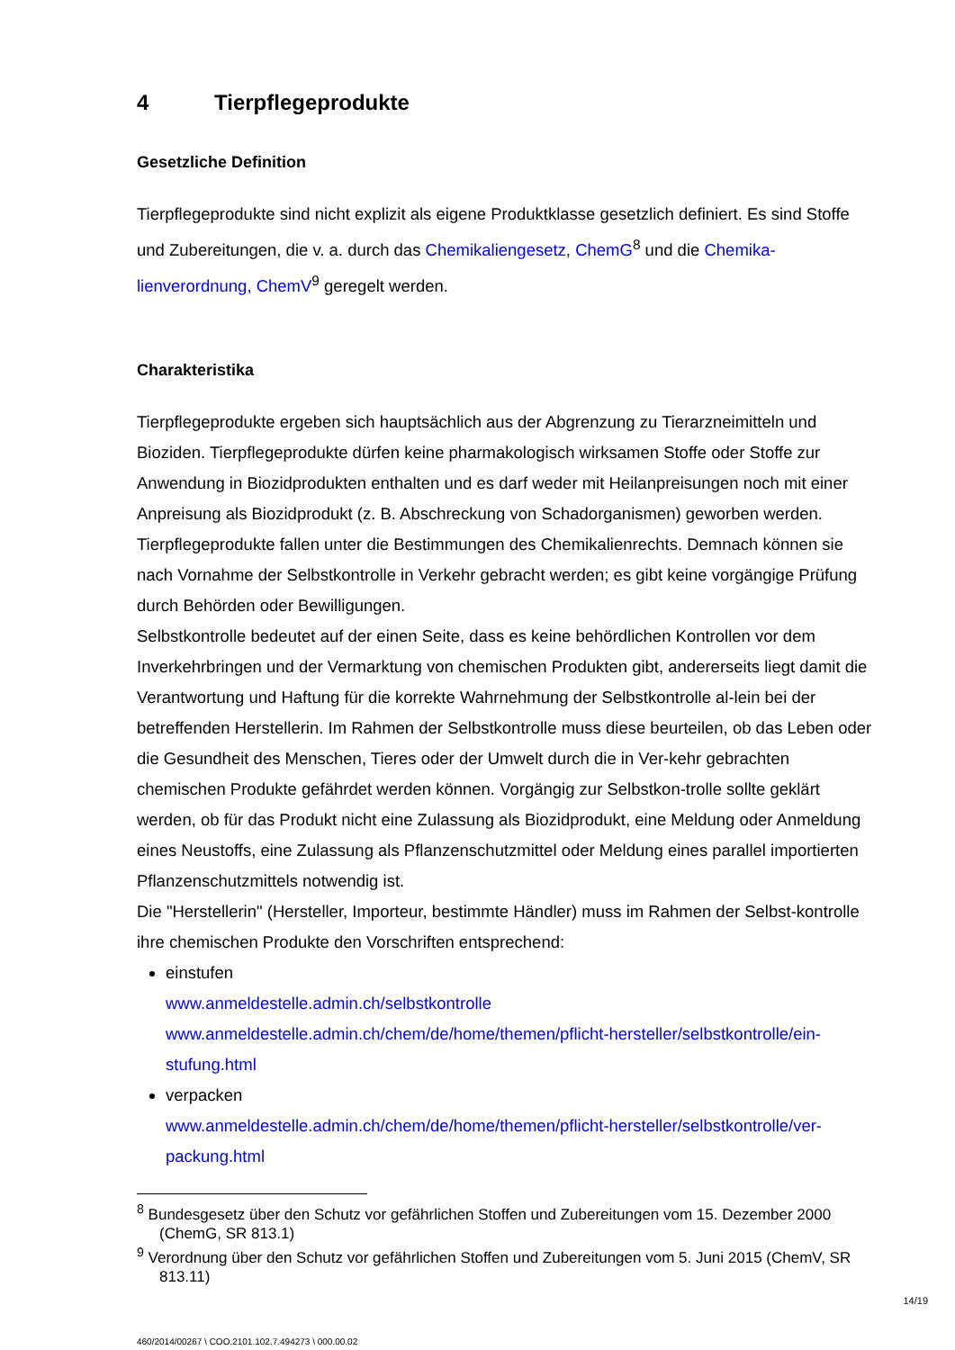4 Tierpflegeprodukte
Gesetzliche Definition
Tierpflegeprodukte sind nicht explizit als eigene Produktklasse gesetzlich definiert. Es sind Stoffe und Zubereitungen, die v. a. durch das Chemikaliengesetz, ChemG<sup>8</sup> und die Chemika-lienverordnung, ChemV<sup>9</sup> geregelt werden.
Charakteristika
Tierpflegeprodukte ergeben sich hauptsächlich aus der Abgrenzung zu Tierarzneimitteln und Bioziden. Tierpflegeprodukte dürfen keine pharmakologisch wirksamen Stoffe oder Stoffe zur Anwendung in Biozidprodukten enthalten und es darf weder mit Heilanpreisungen noch mit einer Anpreisung als Biozidprodukt (z. B. Abschreckung von Schadorganismen) geworben werden.
Tierpflegeprodukte fallen unter die Bestimmungen des Chemikalienrechts. Demnach können sie nach Vornahme der Selbstkontrolle in Verkehr gebracht werden; es gibt keine vorgängige Prüfung durch Behörden oder Bewilligungen.
Selbstkontrolle bedeutet auf der einen Seite, dass es keine behördlichen Kontrollen vor dem Inverkehrbringen und der Vermarktung von chemischen Produkten gibt, andererseits liegt damit die Verantwortung und Haftung für die korrekte Wahrnehmung der Selbstkontrolle al-lein bei der betreffenden Herstellerin. Im Rahmen der Selbstkontrolle muss diese beurteilen, ob das Leben oder die Gesundheit des Menschen, Tieres oder der Umwelt durch die in Ver-kehr gebrachten chemischen Produkte gefährdet werden können. Vorgängig zur Selbstkon-trolle sollte geklärt werden, ob für das Produkt nicht eine Zulassung als Biozidprodukt, eine Meldung oder Anmeldung eines Neustoffs, eine Zulassung als Pflanzenschutzmittel oder Meldung eines parallel importierten Pflanzenschutzmittels notwendig ist.
Die "Herstellerin" (Hersteller, Importeur, bestimmte Händler) muss im Rahmen der Selbst-kontrolle ihre chemischen Produkte den Vorschriften entsprechend:
einstufen
www.anmeldestelle.admin.ch/selbstkontrolle
www.anmeldestelle.admin.ch/chem/de/home/themen/pflicht-hersteller/selbstkontrolle/ein-stufung.html
verpacken
www.anmeldestelle.admin.ch/chem/de/home/themen/pflicht-hersteller/selbstkontrolle/ver-packung.html
<sup>8</sup> Bundesgesetz über den Schutz vor gefährlichen Stoffen und Zubereitungen vom 15. Dezember 2000 (ChemG, SR 813.1)
<sup>9</sup> Verordnung über den Schutz vor gefährlichen Stoffen und Zubereitungen vom 5. Juni 2015 (ChemV, SR 813.11)
14/19
460/2014/00267 \ COO.2101.102.7.494273 \ 000.00.02